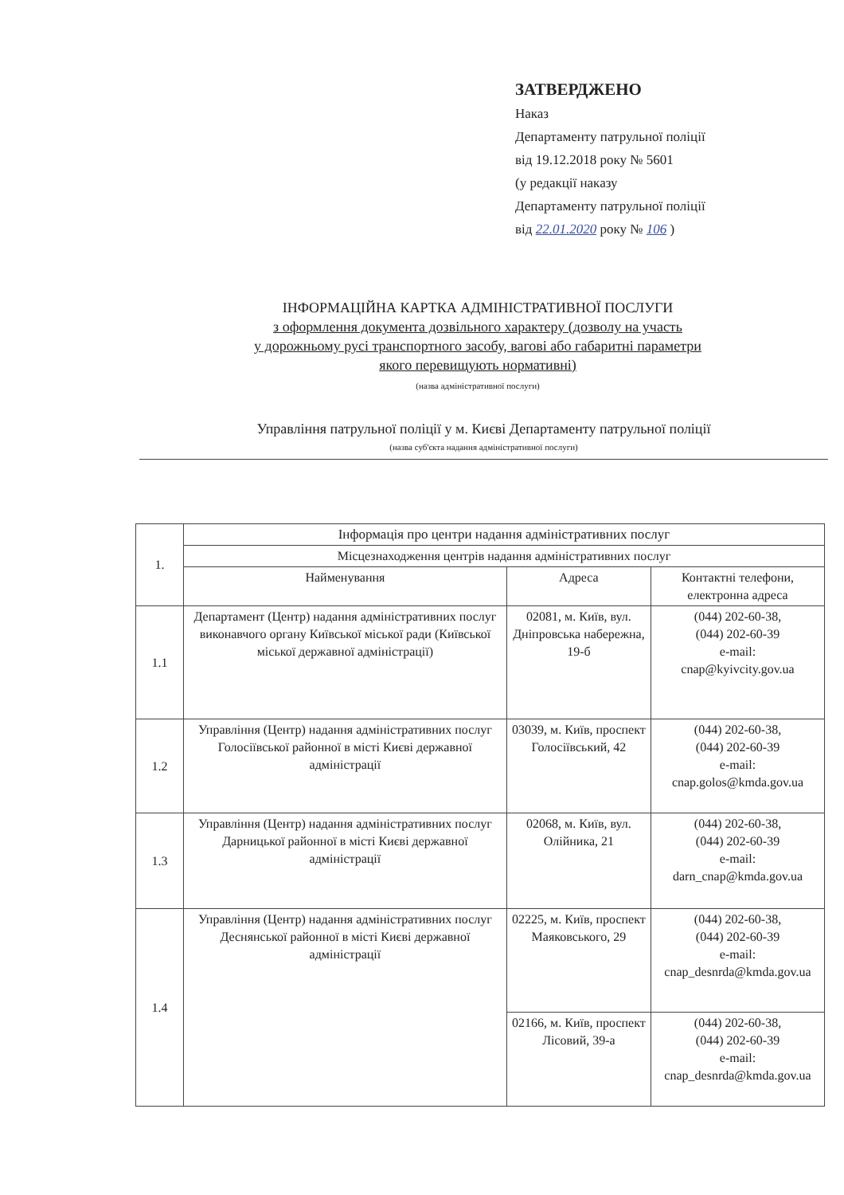ЗАТВЕРДЖЕНО
Наказ
Департаменту патрульної поліції
від 19.12.2018 року № 5601
(у редакції наказу
Департаменту патрульної поліції
від 22.01.2020 року № 106 )
ІНФОРМАЦІЙНА КАРТКА АДМІНІСТРАТИВНОЇ ПОСЛУГИ
з оформлення документа дозвільного характеру (дозволу на участь
у дорожньому русі транспортного засобу, вагові або габаритні параметри
якого перевищують нормативні)
(назва адміністративної послуги)
Управління патрульної поліції у м. Києві Департаменту патрульної поліції
(назва суб'єкта надання адміністративної послуги)
| 1. | Інформація про центри надання адміністративних послуг | | |
| | Місцезнаходження центрів надання адміністративних послуг | | |
| | Найменування | Адреса | Контактні телефони, електронна адреса |
| 1.1 | Департамент (Центр) надання адміністративних послуг виконавчого органу Київської міської ради (Київської міської державної адміністрації) | 02081, м. Київ, вул. Дніпровська набережна, 19-б | (044) 202-60-38, (044) 202-60-39 e-mail: cnap@kyivcity.gov.ua |
| 1.2 | Управління (Центр) надання адміністративних послуг Голосіївської районної в місті Києві державної адміністрації | 03039, м. Київ, проспект Голосіївський, 42 | (044) 202-60-38, (044) 202-60-39 e-mail: cnap.golos@kmda.gov.ua |
| 1.3 | Управління (Центр) надання адміністративних послуг Дарницької районної в місті Києві державної адміністрації | 02068, м. Київ, вул. Олійника, 21 | (044) 202-60-38, (044) 202-60-39 e-mail: darn_cnap@kmda.gov.ua |
| 1.4 | Управління (Центр) надання адміністративних послуг Деснянської районної в місті Києві державної адміністрації | 02225, м. Київ, проспект Маяковського, 29 | (044) 202-60-38, (044) 202-60-39 e-mail: cnap_desnrda@kmda.gov.ua |
| | | 02166, м. Київ, проспект Лісовий, 39-а | (044) 202-60-38, (044) 202-60-39 e-mail: cnap_desnrda@kmda.gov.ua |